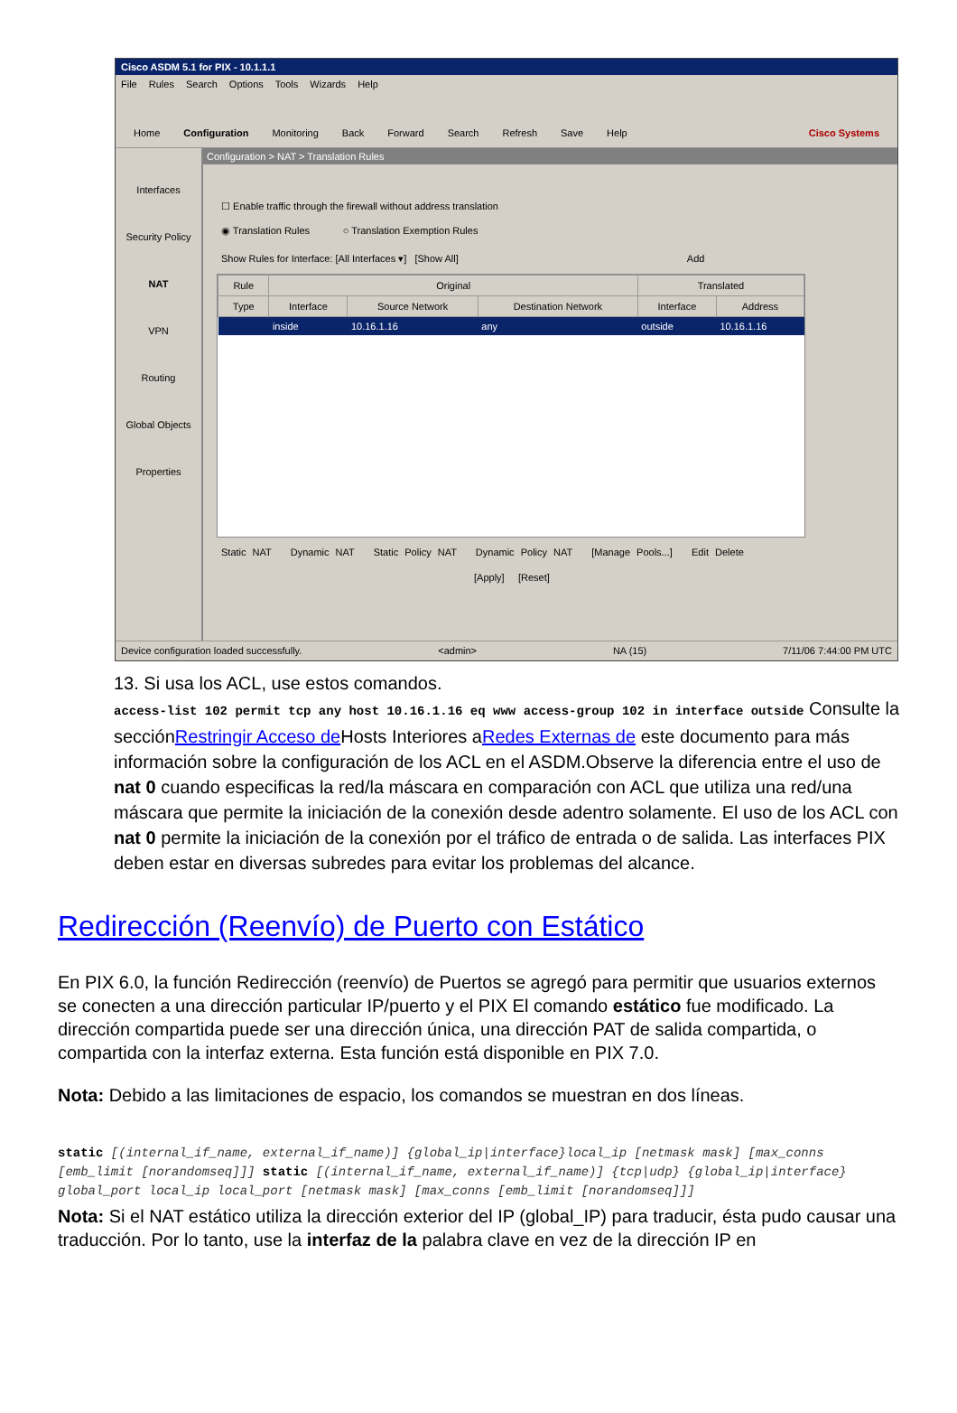Cisco ASDM 5.1 for PIX - 10.1.1.1
File Rules Search Options Tools Wizards Help
Home Configuration Monitoring Back Forward Search Refresh Save Help Cisco Systems
Interfaces
Security Policy
NAT
VPN
Routing
Global Objects
Properties
Configuration > NAT > Translation Rules
☐ Enable traffic through the firewall without address translation
◉ Translation Rules ○ Translation Exemption Rules
Show Rules for Interface: [All Interfaces ▾] [Show All] Add
| Rule | Original | | | Translated | |
| --- | --- | --- | --- | --- | --- |
| Type | Interface | Source Network | Destination Network | Interface | Address |
| | inside | 10.16.1.16 | any | outside | 10.16.1.16 |
Static NAT Dynamic NAT Static Policy NAT Dynamic Policy NAT [Manage Pools...] Edit Delete
[Apply] [Reset]
Device configuration loaded successfully. <admin> NA (15) 7/11/06 7:44:00 PM UTC
13. Si usa los ACL, use estos comandos.
access-list 102 permit tcp any host 10.16.1.16 eq www access-group 102 in interface outside Consulte la secciónRestringir Acceso de Hosts Interiores aRedes Externas de este documento para más información sobre la configuración de los ACL en el ASDM.Observe la diferencia entre el uso de nat 0 cuando especificas la red/la máscara en comparación con ACL que utiliza una red/una máscara que permite la iniciación de la conexión desde adentro solamente. El uso de los ACL con nat 0 permite la iniciación de la conexión por el tráfico de entrada o de salida. Las interfaces PIX deben estar en diversas subredes para evitar los problemas del alcance.
Redirección (Reenvío) de Puerto con Estático
En PIX 6.0, la función Redirección (reenvío) de Puertos se agregó para permitir que usuarios externos se conecten a una dirección particular IP/puerto y el PIX El comando estático fue modificado. La dirección compartida puede ser una dirección única, una dirección PAT de salida compartida, o compartida con la interfaz externa. Esta función está disponible en PIX 7.0.
Nota: Debido a las limitaciones de espacio, los comandos se muestran en dos líneas.
static [(internal_if_name, external_if_name)] {global_ip|interface}local_ip [netmask mask] [max_conns [emb_limit [norandomseq]]] static [(internal_if_name, external_if_name)] {tcp|udp} {global_ip|interface} global_port local_ip local_port [netmask mask] [max_conns [emb_limit [norandomseq]]]
Nota: Si el NAT estático utiliza la dirección exterior del IP (global_IP) para traducir, ésta pudo causar una traducción. Por lo tanto, use la interfaz de la palabra clave en vez de la dirección IP en